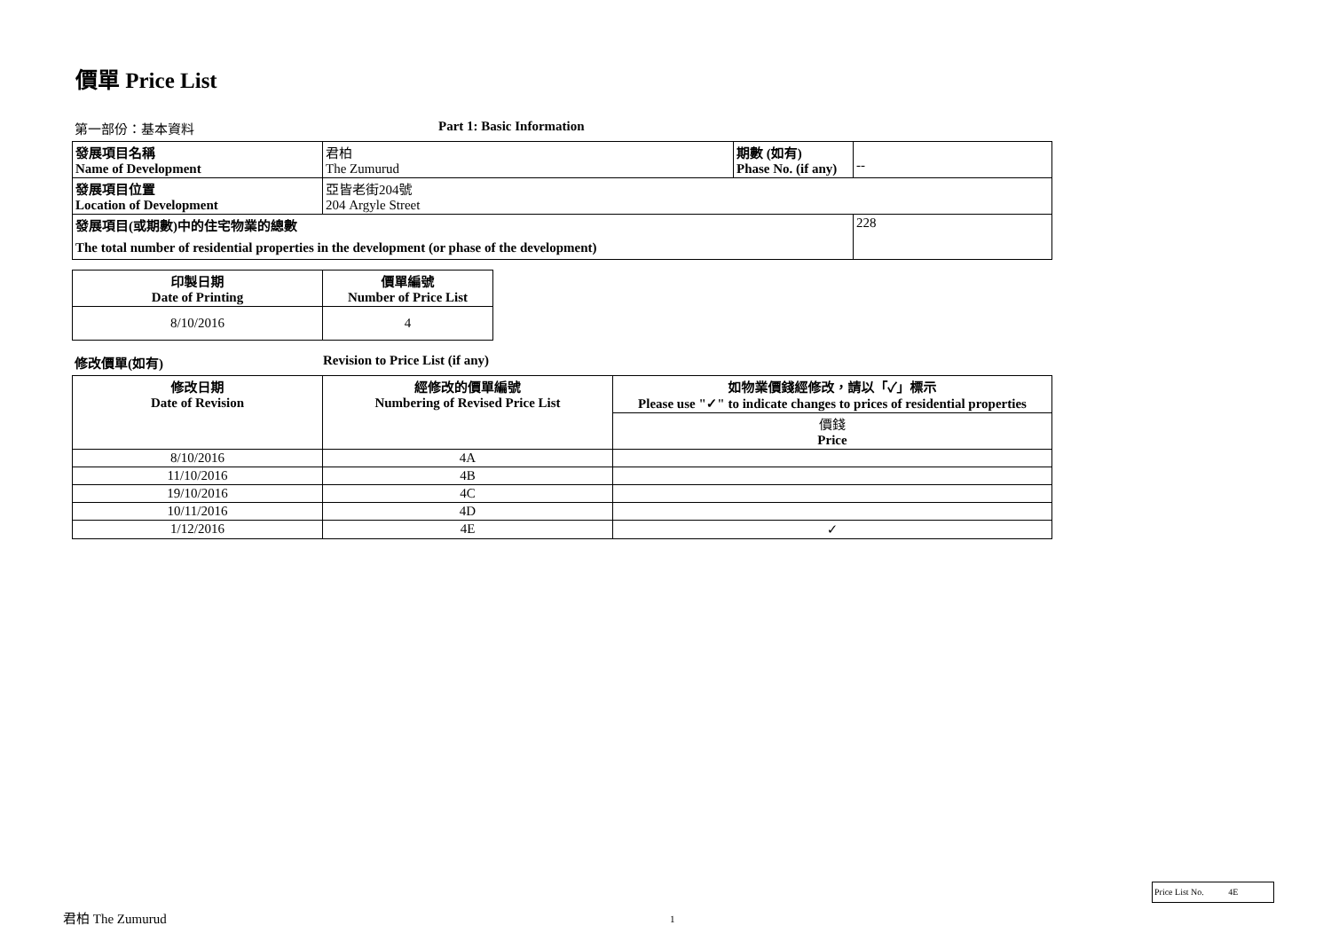價單 Price List
第一部份：基本資料 Part 1: Basic Information
| 發展項目名稱 Name of Development | 君柏 The Zumurud | 期數 (如有) Phase No. (if any) | -- |
| 發展項目位置 Location of Development | 亞皆老街204號 204 Argyle Street | | |
| 發展項目(或期數)中的住宅物業的總數 The total number of residential properties in the development (or phase of the development) | | | 228 |
| 印製日期 Date of Printing | 價單編號 Number of Price List |
| --- | --- |
| 8/10/2016 | 4 |
修改價單(如有) Revision to Price List (if any)
| 修改日期 Date of Revision | 經修改的價單編號 Numbering of Revised Price List | 如物業價錢經修改，請以「✓」標示 Please use "✓" to indicate changes to prices of residential properties |
| --- | --- | --- |
| | | 價錢 Price |
| 8/10/2016 | 4A | |
| 11/10/2016 | 4B | |
| 19/10/2016 | 4C | |
| 10/11/2016 | 4D | |
| 1/12/2016 | 4E | ✓ |
Price List No. 4E
君柏 The Zumurud 1